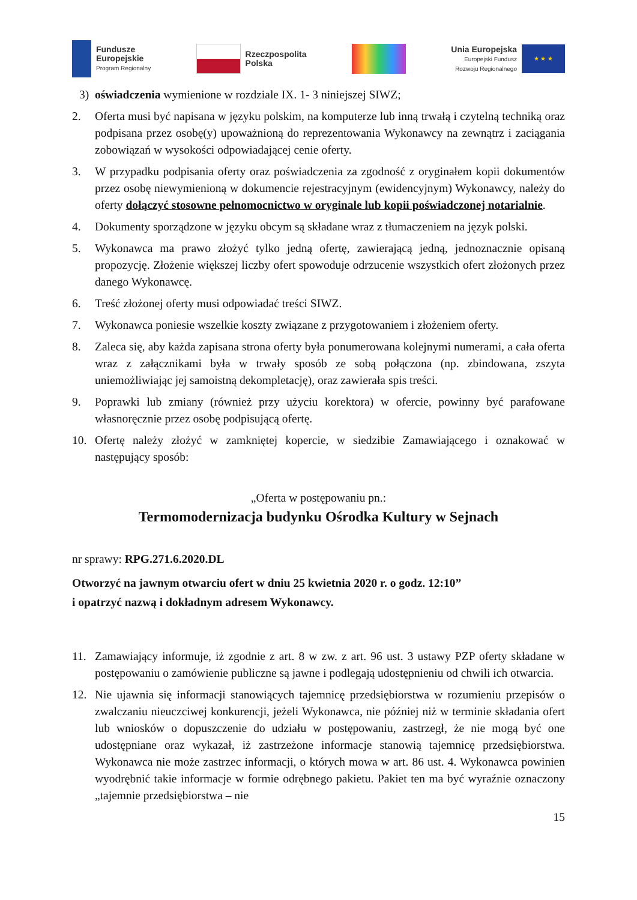Fundusze
Europejskie
Program Regionalny
Rzeczpospolita
Polska
Unia Europejska
Europejski Fundusz
Rozwoju Regionalnego
★ ★ ★
3) oświadczenia wymienione w rozdziale IX. 1- 3 niniejszej SIWZ;
2. Oferta musi być napisana w języku polskim, na komputerze lub inną trwałą i czytelną techniką oraz podpisana przez osobę(y) upoważnioną do reprezentowania Wykonawcy na zewnątrz i zaciągania zobowiązań w wysokości odpowiadającej cenie oferty.
3. W przypadku podpisania oferty oraz poświadczenia za zgodność z oryginałem kopii dokumentów przez osobę niewymienioną w dokumencie rejestracyjnym (ewidencyjnym) Wykonawcy, należy do oferty dołączyć stosowne pełnomocnictwo w oryginale lub kopii poświadczonej notarialnie.
4. Dokumenty sporządzone w języku obcym są składane wraz z tłumaczeniem na język polski.
5. Wykonawca ma prawo złożyć tylko jedną ofertę, zawierającą jedną, jednoznacznie opisaną propozycję. Złożenie większej liczby ofert spowoduje odrzucenie wszystkich ofert złożonych przez danego Wykonawcę.
6. Treść złożonej oferty musi odpowiadać treści SIWZ.
7. Wykonawca poniesie wszelkie koszty związane z przygotowaniem i złożeniem oferty.
8. Zaleca się, aby każda zapisana strona oferty była ponumerowana kolejnymi numerami, a cała oferta wraz z załącznikami była w trwały sposób ze sobą połączona (np. zbindowana, zszyta uniemożliwiając jej samoistną dekompletację), oraz zawierała spis treści.
9. Poprawki lub zmiany (również przy użyciu korektora) w ofercie, powinny być parafowane własnoręcznie przez osobę podpisującą ofertę.
10. Ofertę należy złożyć w zamkniętej kopercie, w siedzibie Zamawiającego i oznakować w następujący sposób:
„Oferta w postępowaniu pn.:
Termomodernizacja budynku Ośrodka Kultury w Sejnach
nr sprawy: RPG.271.6.2020.DL
Otworzyć na jawnym otwarciu ofert w dniu 25 kwietnia 2020 r. o godz. 12:10”
i opatrzyć nazwą i dokładnym adresem Wykonawcy.
11. Zamawiający informuje, iż zgodnie z art. 8 w zw. z art. 96 ust. 3 ustawy PZP oferty składane w postępowaniu o zamówienie publiczne są jawne i podlegają udostępnieniu od chwili ich otwarcia.
12. Nie ujawnia się informacji stanowiących tajemnicę przedsiębiorstwa w rozumieniu przepisów o zwalczaniu nieuczciwej konkurencji, jeżeli Wykonawca, nie później niż w terminie składania ofert lub wniosków o dopuszczenie do udziału w postępowaniu, zastrzegł, że nie mogą być one udostępniane oraz wykazał, iż zastrzeżone informacje stanowią tajemnicę przedsiębiorstwa. Wykonawca nie może zastrzec informacji, o których mowa w art. 86 ust. 4. Wykonawca powinien wyodrębnić takie informacje w formie odrębnego pakietu. Pakiet ten ma być wyraźnie oznaczony „tajemnie przedsiębiorstwa – nie
15